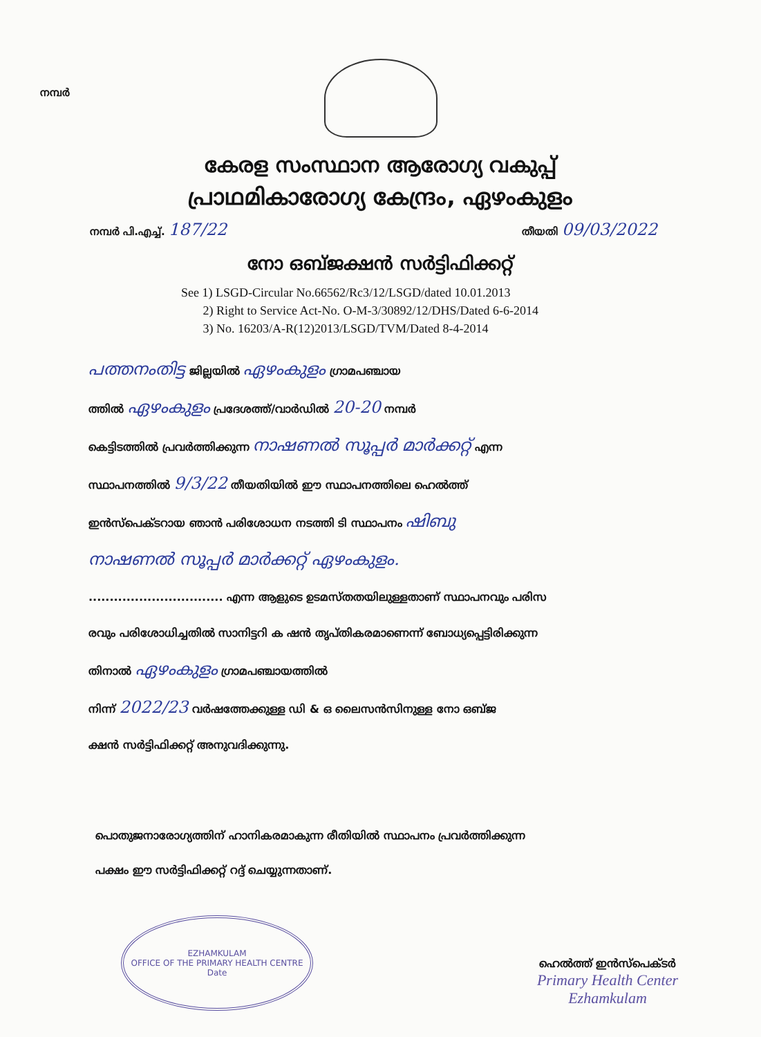നമ്പർ
കേരള സംസ്ഥാന ആരോഗ്യ വകുപ്പ്
പ്രാഥമികാരോഗ്യ കേന്ദ്രം, ഏഴംകുളം
നമ്പർ പി.എച്ച്. 187/22 തീയതി 09/03/2022
നോ ഒബ്ജക്ഷൻ സർട്ടിഫിക്കറ്റ്
See 1) LSGD-Circular No.66562/Rc3/12/LSGD/dated 10.01.2013
2) Right to Service Act-No. O-M-3/30892/12/DHS/Dated 6-6-2014
3) No. 16203/A-R(12)2013/LSGD/TVM/Dated 8-4-2014
പത്തനംതിട്ട ജില്ലയിൽ ഏഴംകുളം ഗ്രാമപഞ്ചായ
ത്തിൽ ഏഴംകുളം പ്രദേശത്ത്/വാർഡിൽ 20-20 നമ്പർ
കെട്ടിടത്തിൽ പ്രവർത്തിക്കുന്ന നാഷണൽ സൂപ്പർ മാർക്കറ്റ് എന്ന
സ്ഥാപനത്തിൽ 9/3/22 തീയതിയിൽ ഈ സ്ഥാപനത്തിലെ ഹെൽത്ത്
ഇൻസ്പെക്ടറായ ഞാൻ പരിശോധന നടത്തി ടി സ്ഥാപനം ഷിബു
നാഷണൽ സൂപ്പർ മാർക്കറ്റ് ഏഴംകുളം.
................................ എന്ന ആളുടെ ഉടമസ്തതയിലുള്ളതാണ് സ്ഥാപനവും പരിസ
രവും പരിശോധിച്ചതിൽ സാനിട്ടറി ക ഷൻ തൃപ്തികരമാണെന്ന് ബോധ്യപ്പെട്ടിരിക്കുന്ന
തിനാൽ ഏഴംകുളം ഗ്രാമപഞ്ചായത്തിൽ
നിന്ന് 2022/23 വർഷത്തേക്കുള്ള ഡി & ഒ ലൈസൻസിനുള്ള നോ ഒബ്ജ
ക്ഷൻ സർട്ടിഫിക്കറ്റ് അനുവദിക്കുന്നു.
പൊതുജനാരോഗ്യത്തിന് ഹാനികരമാകുന്ന രീതിയിൽ സ്ഥാപനം പ്രവർത്തിക്കുന്ന
പക്ഷം ഈ സർട്ടിഫിക്കറ്റ് റദ്ദ് ചെയ്യുന്നതാണ്.
EZHAMKULAM
OFFICE OF THE PRIMARY HEALTH CENTRE
Date
ഹെൽത്ത് ഇൻസ്പെക്ടർ
Primary Health Center
Ezhamkulam